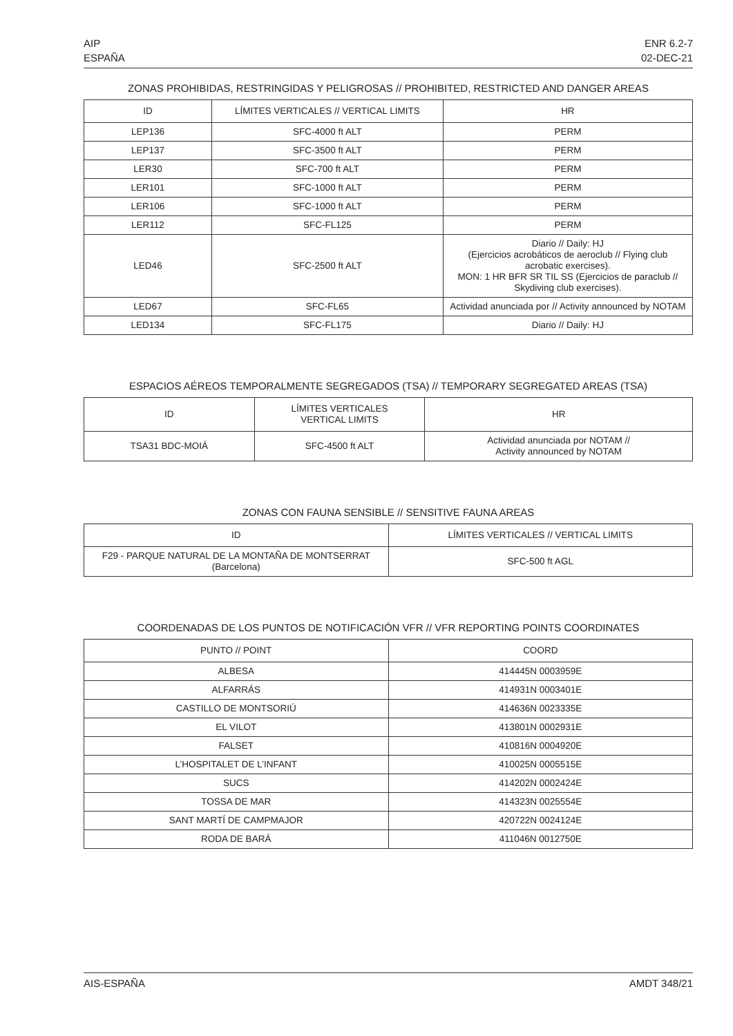AIP
ESPAÑA
ENR 6.2-7
02-DEC-21
ZONAS PROHIBIDAS, RESTRINGIDAS Y PELIGROSAS // PROHIBITED, RESTRICTED AND DANGER AREAS
| ID | LÍMITES VERTICALES // VERTICAL LIMITS | HR |
| --- | --- | --- |
| LEP136 | SFC-4000 ft ALT | PERM |
| LEP137 | SFC-3500 ft ALT | PERM |
| LER30 | SFC-700 ft ALT | PERM |
| LER101 | SFC-1000 ft ALT | PERM |
| LER106 | SFC-1000 ft ALT | PERM |
| LER112 | SFC-FL125 | PERM |
| LED46 | SFC-2500 ft ALT | Diario // Daily: HJ (Ejercicios acrobáticos de aeroclub // Flying club acrobatic exercises). MON: 1 HR BFR SR TIL SS (Ejercicios de paraclub // Skydiving club exercises). |
| LED67 | SFC-FL65 | Actividad anunciada por // Activity announced by NOTAM |
| LED134 | SFC-FL175 | Diario // Daily: HJ |
ESPACIOS AÉREOS TEMPORALMENTE SEGREGADOS (TSA) // TEMPORARY SEGREGATED AREAS (TSA)
| ID | LÍMITES VERTICALES VERTICAL LIMITS | HR |
| --- | --- | --- |
| TSA31 BDC-MOIÁ | SFC-4500 ft ALT | Actividad anunciada por NOTAM // Activity announced by NOTAM |
ZONAS CON FAUNA SENSIBLE // SENSITIVE FAUNA AREAS
| ID | LÍMITES VERTICALES // VERTICAL LIMITS |
| --- | --- |
| F29 - PARQUE NATURAL DE LA MONTAÑA DE MONTSERRAT (Barcelona) | SFC-500 ft AGL |
COORDENADAS DE LOS PUNTOS DE NOTIFICACIÓN VFR // VFR REPORTING POINTS COORDINATES
| PUNTO // POINT | COORD |
| --- | --- |
| ALBESA | 414445N 0003959E |
| ALFARRÁS | 414931N 0003401E |
| CASTILLO DE MONTSORIÚ | 414636N 0023335E |
| EL VILOT | 413801N 0002931E |
| FALSET | 410816N 0004920E |
| L’HOSPITALET DE L’INFANT | 410025N 0005515E |
| SUCS | 414202N 0002424E |
| TOSSA DE MAR | 414323N 0025554E |
| SANT MARTÍ DE CAMPMAJOR | 420722N 0024124E |
| RODA DE BARÁ | 411046N 0012750E |
AIS-ESPAÑA AMDT 348/21